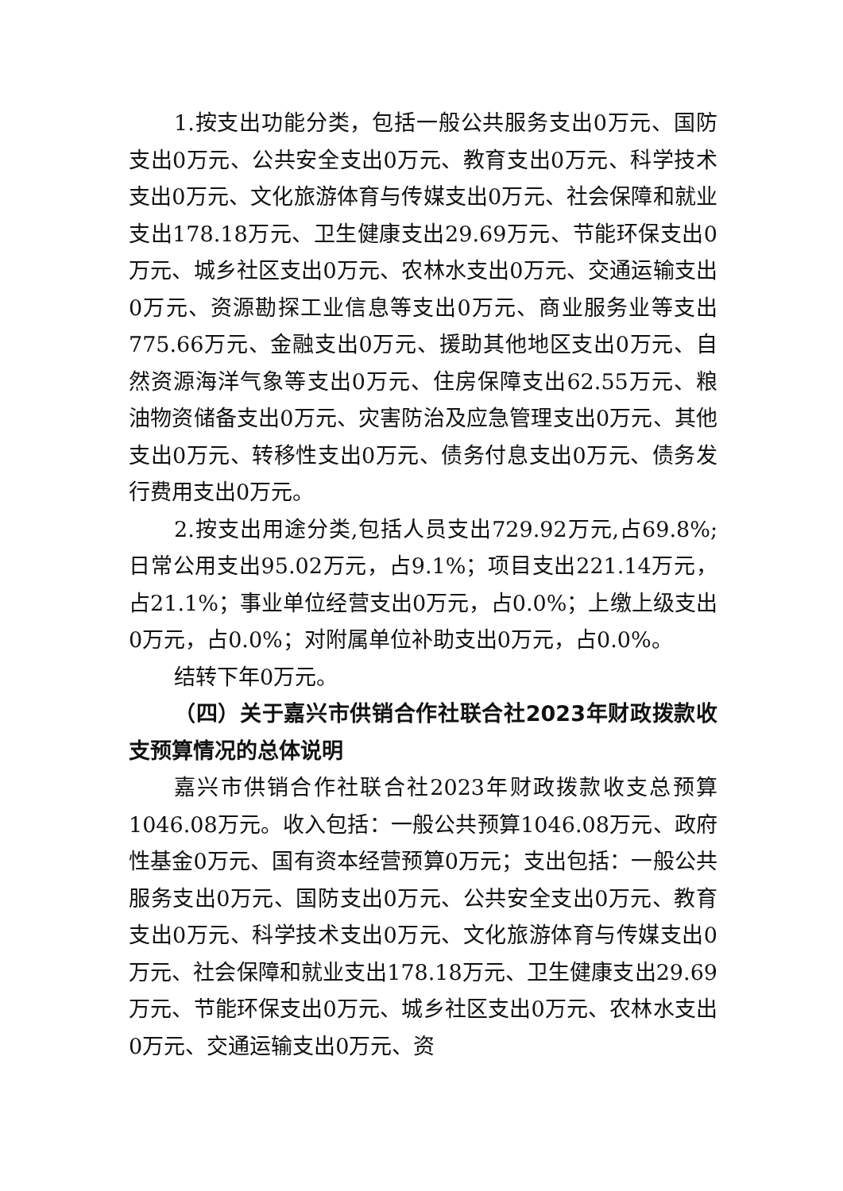1.按支出功能分类，包括一般公共服务支出0万元、国防支出0万元、公共安全支出0万元、教育支出0万元、科学技术支出0万元、文化旅游体育与传媒支出0万元、社会保障和就业支出178.18万元、卫生健康支出29.69万元、节能环保支出0万元、城乡社区支出0万元、农林水支出0万元、交通运输支出0万元、资源勘探工业信息等支出0万元、商业服务业等支出775.66万元、金融支出0万元、援助其他地区支出0万元、自然资源海洋气象等支出0万元、住房保障支出62.55万元、粮油物资储备支出0万元、灾害防治及应急管理支出0万元、其他支出0万元、转移性支出0万元、债务付息支出0万元、债务发行费用支出0万元。
2.按支出用途分类,包括人员支出729.92万元,占69.8%;日常公用支出95.02万元，占9.1%；项目支出221.14万元，占21.1%；事业单位经营支出0万元，占0.0%；上缴上级支出0万元，占0.0%；对附属单位补助支出0万元，占0.0%。
结转下年0万元。
（四）关于嘉兴市供销合作社联合社2023年财政拨款收支预算情况的总体说明
嘉兴市供销合作社联合社2023年财政拨款收支总预算1046.08万元。收入包括：一般公共预算1046.08万元、政府性基金0万元、国有资本经营预算0万元；支出包括：一般公共服务支出0万元、国防支出0万元、公共安全支出0万元、教育支出0万元、科学技术支出0万元、文化旅游体育与传媒支出0万元、社会保障和就业支出178.18万元、卫生健康支出29.69万元、节能环保支出0万元、城乡社区支出0万元、农林水支出0万元、交通运输支出0万元、资